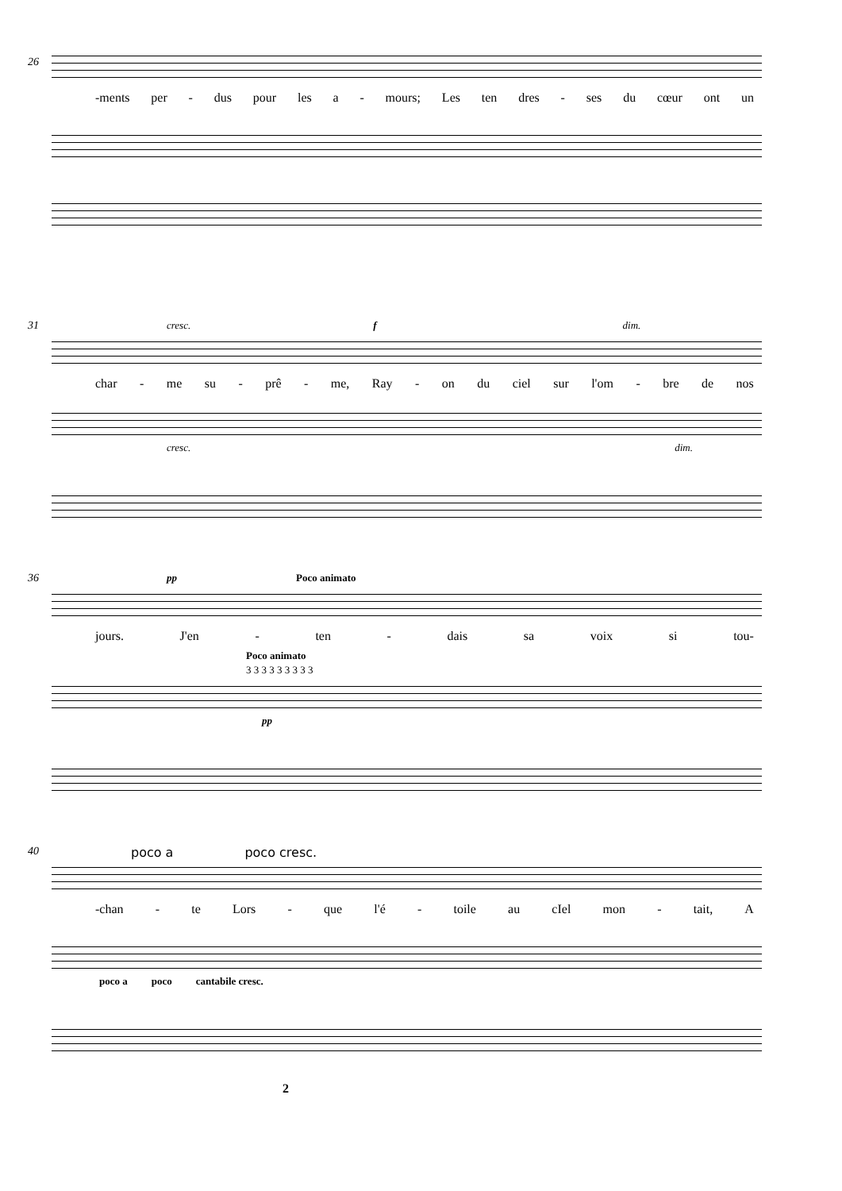26
-ments per - dus pour les a - mours; Les ten dres - ses du cœur ont un
31
cresc. f dim.
char - me su - prê - me, Ray - on du ciel sur l'om - bre de nos
cresc. dim.
36
pp Poco animato
jours. J'en - ten - dais sa voix si tou-
Poco animato
3 3 3 3 3 3 3 3 3
pp
40
poco a poco cresc.
-chan - te Lors - que l'é - toile au cIel mon - tait, A
poco a poco cantabile cresc.
2